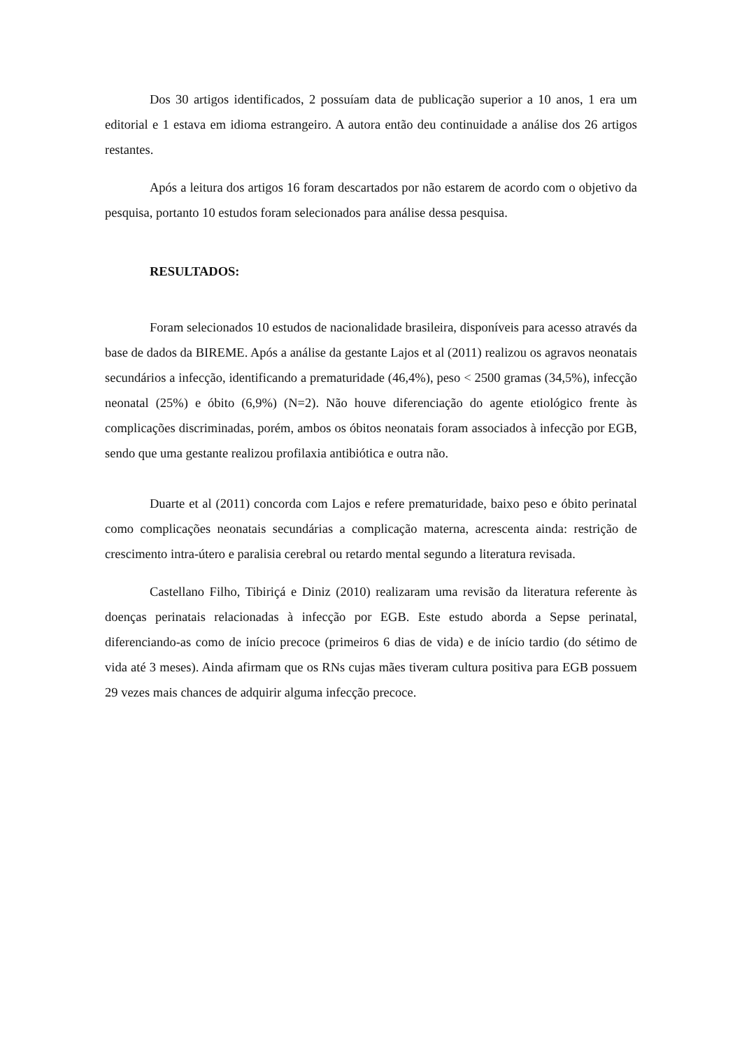Dos 30 artigos identificados, 2 possuíam data de publicação superior a 10 anos, 1 era um editorial e 1 estava em idioma estrangeiro. A autora então deu continuidade a análise dos 26 artigos restantes.
Após a leitura dos artigos 16 foram descartados por não estarem de acordo com o objetivo da pesquisa, portanto 10 estudos foram selecionados para análise dessa pesquisa.
RESULTADOS:
Foram selecionados 10 estudos de nacionalidade brasileira, disponíveis para acesso através da base de dados da BIREME. Após a análise da gestante Lajos et al (2011) realizou os agravos neonatais secundários a infecção, identificando a prematuridade (46,4%), peso < 2500 gramas (34,5%), infecção neonatal (25%) e óbito (6,9%) (N=2). Não houve diferenciação do agente etiológico frente às complicações discriminadas, porém, ambos os óbitos neonatais foram associados à infecção por EGB, sendo que uma gestante realizou profilaxia antibiótica e outra não.
Duarte et al (2011) concorda com Lajos e refere prematuridade, baixo peso e óbito perinatal como complicações neonatais secundárias a complicação materna, acrescenta ainda: restrição de crescimento intra-útero e paralisia cerebral ou retardo mental segundo a literatura revisada.
Castellano Filho, Tibiriçá e Diniz (2010) realizaram uma revisão da literatura referente às doenças perinatais relacionadas à infecção por EGB. Este estudo aborda a Sepse perinatal, diferenciando-as como de início precoce (primeiros 6 dias de vida) e de início tardio (do sétimo de vida até 3 meses). Ainda afirmam que os RNs cujas mães tiveram cultura positiva para EGB possuem 29 vezes mais chances de adquirir alguma infecção precoce.